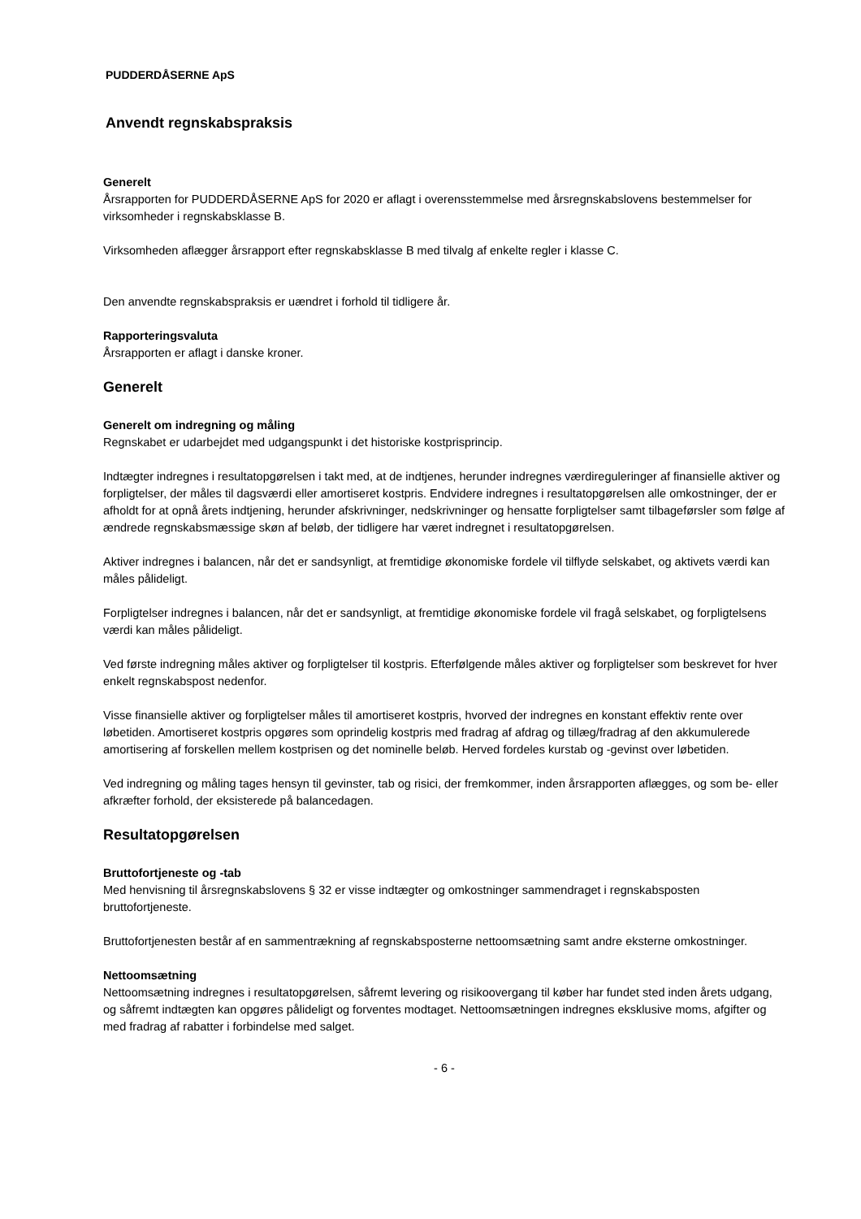PUDDERDÅSERNE ApS
Anvendt regnskabspraksis
Generelt
Årsrapporten for PUDDERDÅSERNE ApS for 2020 er aflagt i overensstemmelse med årsregnskabslovens bestemmelser for virksomheder i regnskabsklasse B.
Virksomheden aflægger årsrapport efter regnskabsklasse B med tilvalg af enkelte regler i klasse C.
Den anvendte regnskabspraksis er uændret i forhold til tidligere år.
Rapporteringsvaluta
Årsrapporten er aflagt i danske kroner.
Generelt
Generelt om indregning og måling
Regnskabet er udarbejdet med udgangspunkt i det historiske kostprisprincip.
Indtægter indregnes i resultatopgørelsen i takt med, at de indtjenes, herunder indregnes værdireguleringer af finansielle aktiver og forpligtelser, der måles til dagsværdi eller amortiseret kostpris. Endvidere indregnes i resultatopgørelsen alle omkostninger, der er afholdt for at opnå årets indtjening, herunder afskrivninger, nedskrivninger og hensatte forpligtelser samt tilbageførsler som følge af ændrede regnskabsmæssige skøn af beløb, der tidligere har været indregnet i resultatopgørelsen.
Aktiver indregnes i balancen, når det er sandsynligt, at fremtidige økonomiske fordele vil tilflyde selskabet, og aktivets værdi kan måles pålideligt.
Forpligtelser indregnes i balancen, når det er sandsynligt, at fremtidige økonomiske fordele vil fragå selskabet, og forpligtelsens værdi kan måles pålideligt.
Ved første indregning måles aktiver og forpligtelser til kostpris. Efterfølgende måles aktiver og forpligtelser som beskrevet for hver enkelt regnskabspost nedenfor.
Visse finansielle aktiver og forpligtelser måles til amortiseret kostpris, hvorved der indregnes en konstant effektiv rente over løbetiden. Amortiseret kostpris opgøres som oprindelig kostpris med fradrag af afdrag og tillæg/fradrag af den akkumulerede amortisering af forskellen mellem kostprisen og det nominelle beløb. Herved fordeles kurstab og -gevinst over løbetiden.
Ved indregning og måling tages hensyn til gevinster, tab og risici, der fremkommer, inden årsrapporten aflægges, og som be- eller afkræfter forhold, der eksisterede på balancedagen.
Resultatopgørelsen
Bruttofortjeneste og -tab
Med henvisning til årsregnskabslovens § 32 er visse indtægter og omkostninger sammendraget i regnskabsposten bruttofortjeneste.
Bruttofortjenesten består af en sammentrækning af regnskabsposterne nettoomsætning samt andre eksterne omkostninger.
Nettoomsætning
Nettoomsætning indregnes i resultatopgørelsen, såfremt levering og risikoovergang til køber har fundet sted inden årets udgang, og såfremt indtægten kan opgøres pålideligt og forventes modtaget. Nettoomsætningen indregnes eksklusive moms, afgifter og med fradrag af rabatter i forbindelse med salget.
- 6 -